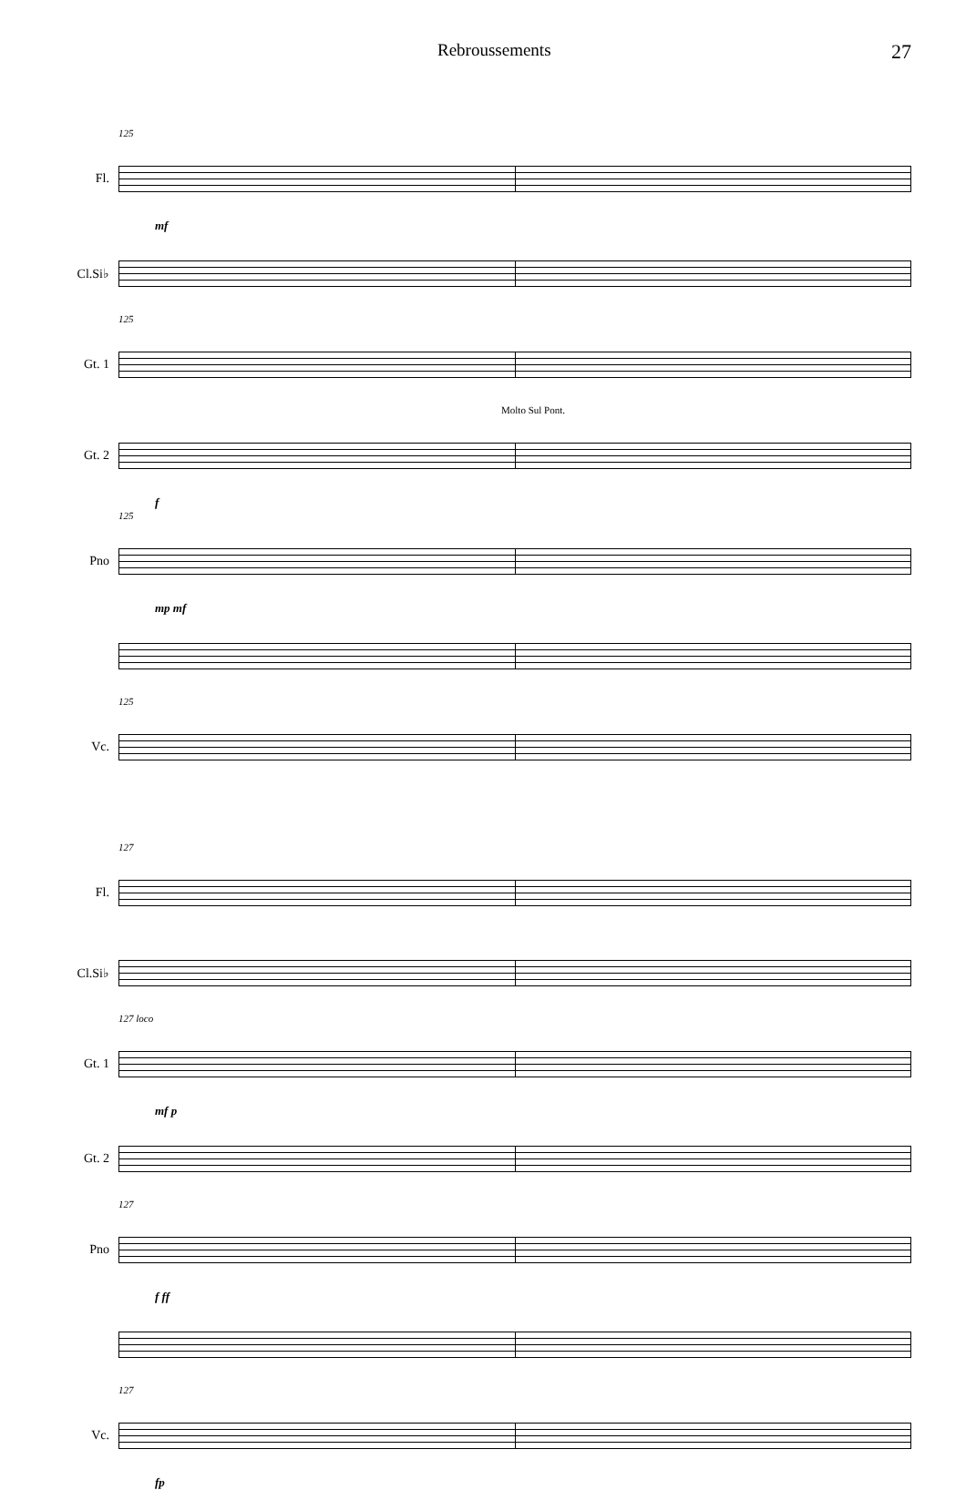Rebroussements 27
125
Fl.
mf
Cl.Si♭
125
Gt. 1
Molto Sul Pont.
Gt. 2
f
125
Pno
mp mf
125
Vc.
127
Fl.
Cl.Si♭
127 loco
Gt. 1
mf p
Gt. 2
127
Pno
f ff
127
Vc.
fp